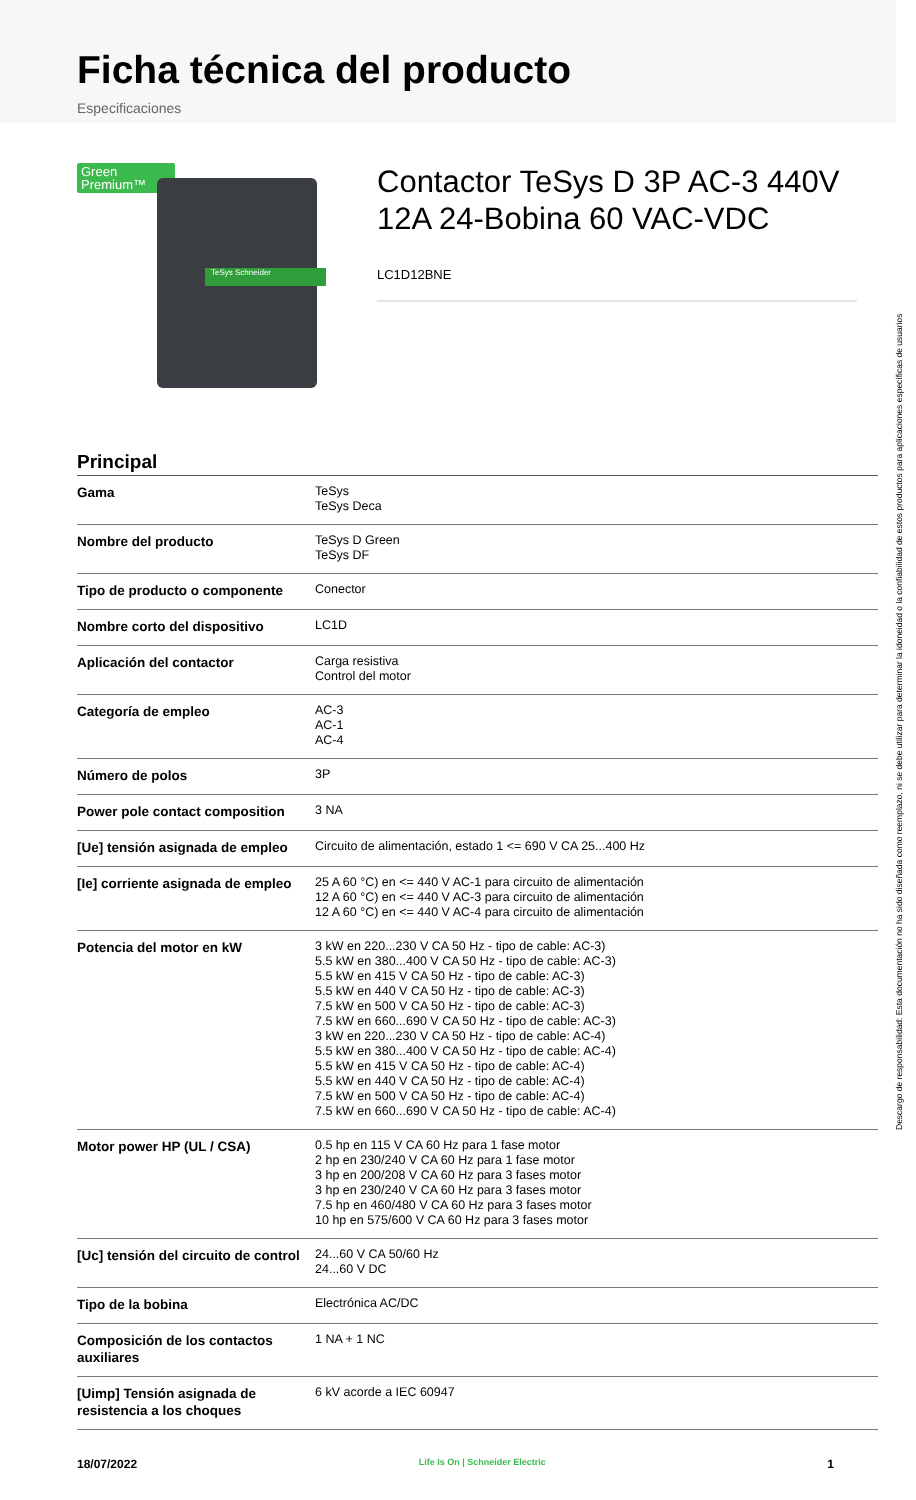Ficha técnica del producto
Especificaciones
Green
Premium™
TeSys Schneider
Contactor TeSys D 3P AC-3 440V 12A 24-Bobina 60 VAC-VDC
LC1D12BNE
Principal
| Gama | TeSys TeSys Deca |
| Nombre del producto | TeSys D Green TeSys DF |
| Tipo de producto o componente | Conector |
| Nombre corto del dispositivo | LC1D |
| Aplicación del contactor | Carga resistiva Control del motor |
| Categoría de empleo | AC-3 AC-1 AC-4 |
| Número de polos | 3P |
| Power pole contact composition | 3 NA |
| [Ue] tensión asignada de empleo | Circuito de alimentación, estado 1 <= 690 V CA 25...400 Hz |
| [Ie] corriente asignada de empleo | 25 A 60 °C) en <= 440 V AC-1 para circuito de alimentación 12 A 60 °C) en <= 440 V AC-3 para circuito de alimentación 12 A 60 °C) en <= 440 V AC-4 para circuito de alimentación |
| Potencia del motor en kW | 3 kW en 220...230 V CA 50 Hz - tipo de cable: AC-3) 5.5 kW en 380...400 V CA 50 Hz - tipo de cable: AC-3) 5.5 kW en 415 V CA 50 Hz - tipo de cable: AC-3) 5.5 kW en 440 V CA 50 Hz - tipo de cable: AC-3) 7.5 kW en 500 V CA 50 Hz - tipo de cable: AC-3) 7.5 kW en 660...690 V CA 50 Hz - tipo de cable: AC-3) 3 kW en 220...230 V CA 50 Hz - tipo de cable: AC-4) 5.5 kW en 380...400 V CA 50 Hz - tipo de cable: AC-4) 5.5 kW en 415 V CA 50 Hz - tipo de cable: AC-4) 5.5 kW en 440 V CA 50 Hz - tipo de cable: AC-4) 7.5 kW en 500 V CA 50 Hz - tipo de cable: AC-4) 7.5 kW en 660...690 V CA 50 Hz - tipo de cable: AC-4) |
| Motor power HP (UL / CSA) | 0.5 hp en 115 V CA 60 Hz para 1 fase motor 2 hp en 230/240 V CA 60 Hz para 1 fase motor 3 hp en 200/208 V CA 60 Hz para 3 fases motor 3 hp en 230/240 V CA 60 Hz para 3 fases motor 7.5 hp en 460/480 V CA 60 Hz para 3 fases motor 10 hp en 575/600 V CA 60 Hz para 3 fases motor |
| [Uc] tensión del circuito de control | 24...60 V CA 50/60 Hz 24...60 V DC |
| Tipo de la bobina | Electrónica AC/DC |
| Composición de los contactos auxiliares | 1 NA + 1 NC |
| [Uimp] Tensión asignada de resistencia a los choques | 6 kV acorde a IEC 60947 |
Descargo de responsabilidad: Esta documentación no ha sido diseñada como reemplazo, ni se debe utilizar para determinar la idoneidad o la confiabilidad de estos productos para aplicaciones específicas de usuarios
18/07/2022 Life Is On | Schneider Electric 1